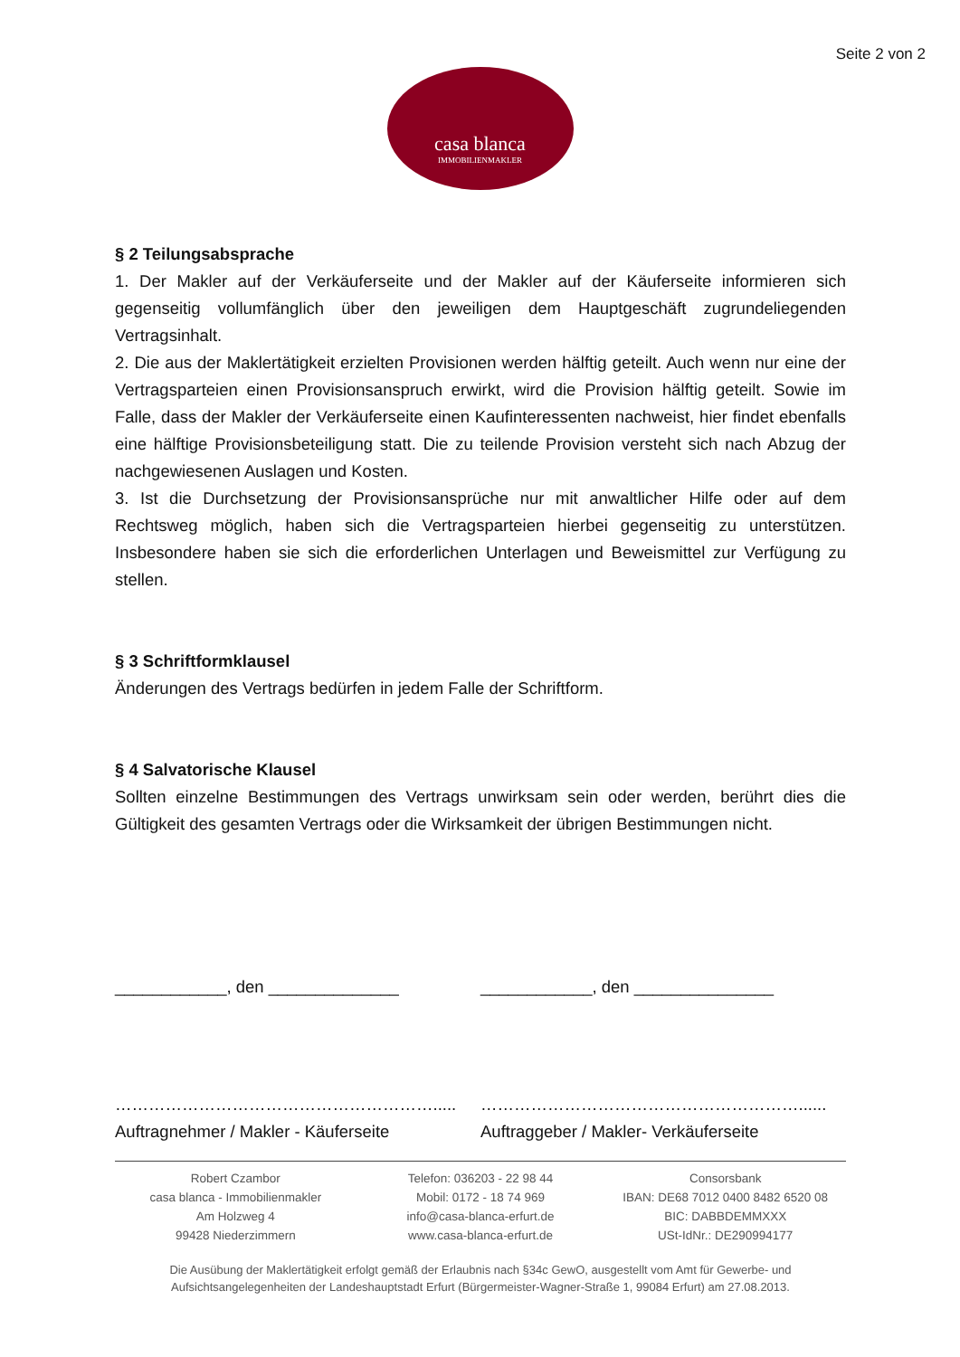Seite 2 von 2
casa blanca
IMMOBILIENMAKLER
§ 2 Teilungsabsprache
1. Der Makler auf der Verkäuferseite und der Makler auf der Käuferseite informieren sich gegenseitig vollumfänglich über den jeweiligen dem Hauptgeschäft zugrundeliegenden Vertragsinhalt.
2. Die aus der Maklertätigkeit erzielten Provisionen werden hälftig geteilt. Auch wenn nur eine der Vertragsparteien einen Provisionsanspruch erwirkt, wird die Provision hälftig geteilt. Sowie im Falle, dass der Makler der Verkäuferseite einen Kaufinteressenten nachweist, hier findet ebenfalls eine hälftige Provisionsbeteiligung statt. Die zu teilende Provision versteht sich nach Abzug der nachgewiesenen Auslagen und Kosten.
3. Ist die Durchsetzung der Provisionsansprüche nur mit anwaltlicher Hilfe oder auf dem Rechtsweg möglich, haben sich die Vertragsparteien hierbei gegenseitig zu unterstützen. Insbesondere haben sie sich die erforderlichen Unterlagen und Beweismittel zur Verfügung zu stellen.
§ 3 Schriftformklausel
Änderungen des Vertrags bedürfen in jedem Falle der Schriftform.
§ 4 Salvatorische Klausel
Sollten einzelne Bestimmungen des Vertrags unwirksam sein oder werden, berührt dies die Gültigkeit des gesamten Vertrags oder die Wirksamkeit der übrigen Bestimmungen nicht.
____________, den ______________ ____________, den _______________
………………………………………………….....
Auftragnehmer / Makler - Käuferseite
…………………………………………………......
Auftraggeber / Makler- Verkäuferseite
Robert Czambor
casa blanca - Immobilienmakler
Am Holzweg 4
99428 Niederzimmern
Telefon: 036203 - 22 98 44
Mobil: 0172 - 18 74 969
info@casa-blanca-erfurt.de
www.casa-blanca-erfurt.de
Consorsbank
IBAN: DE68 7012 0400 8482 6520 08
BIC: DABBDEMMXXX
USt-IdNr.: DE290994177
Die Ausübung der Maklertätigkeit erfolgt gemäß der Erlaubnis nach §34c GewO, ausgestellt vom Amt für Gewerbe- und Aufsichtsangelegenheiten der Landeshauptstadt Erfurt (Bürgermeister-Wagner-Straße 1, 99084 Erfurt) am 27.08.2013.